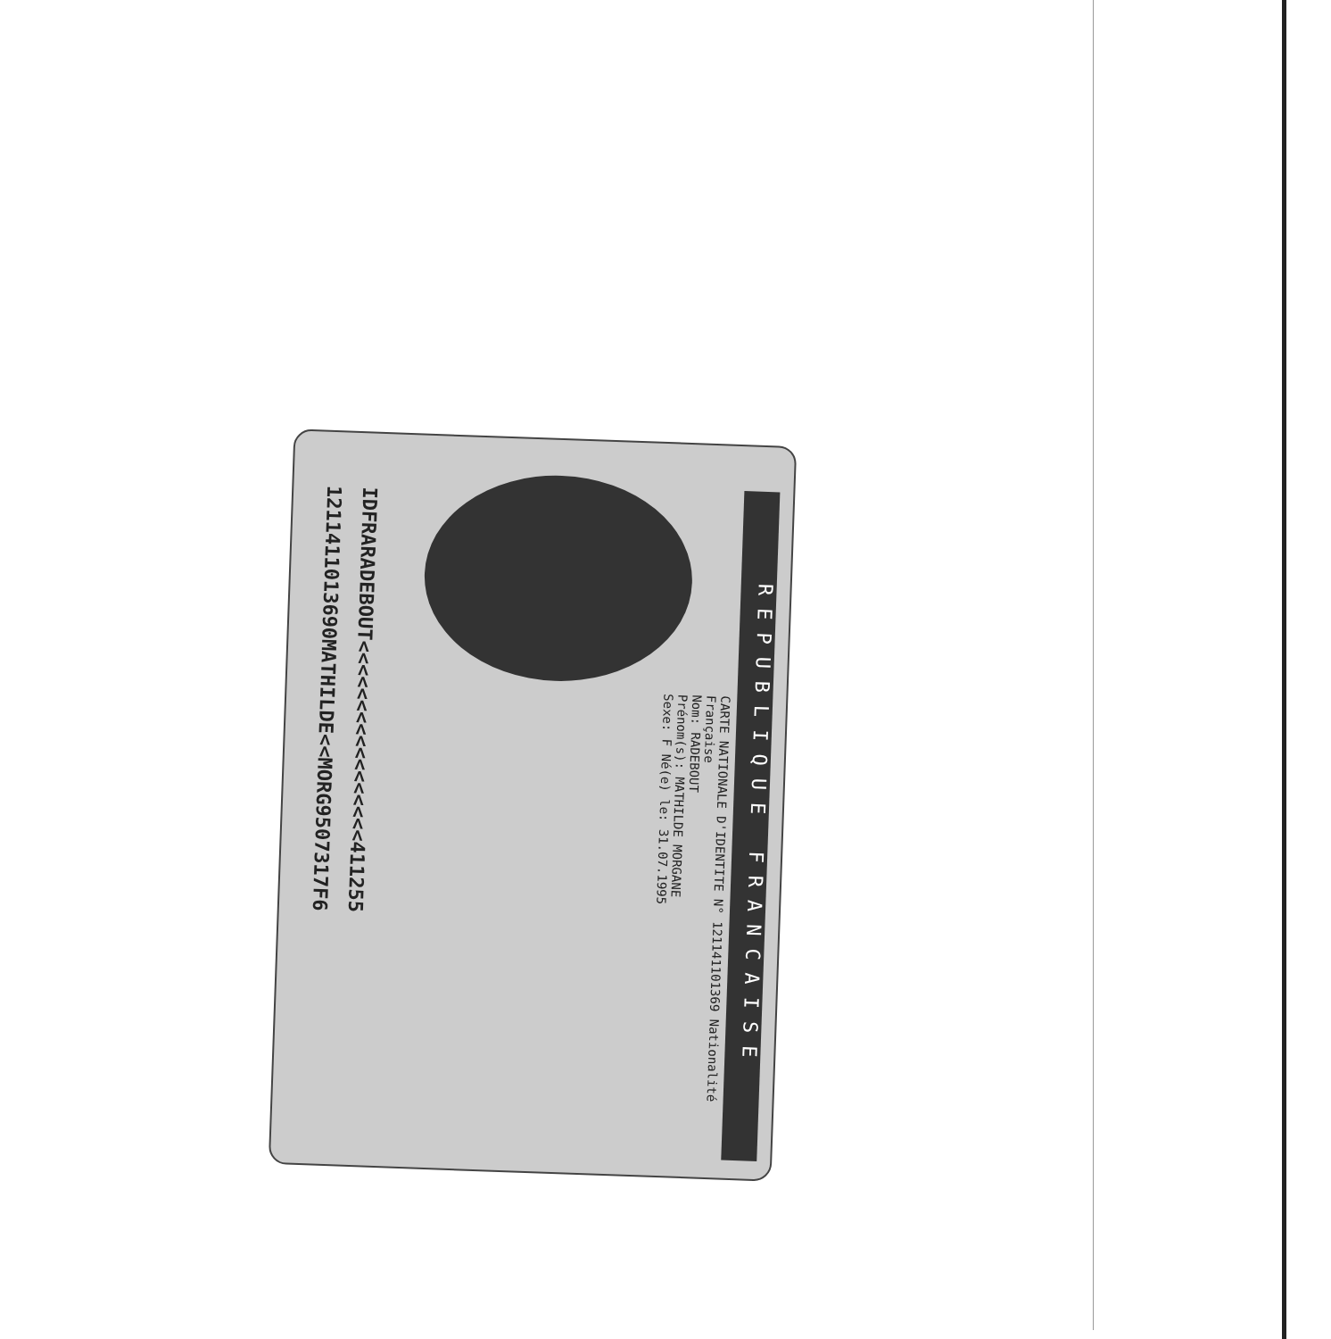REPUBLIQUE FRANCAISE
CARTE NATIONALE D'IDENTITE N° 121141101369 Nationalité Française
Nom: RADEBOUT
Prénom(s): MATHILDE MORGANE
Sexe: F Né(e) le: 31.07.1995
IDFRARADEBOUT<<<<<<<<<<<<<<<<<411255
1211411013690MATHILDE<<MORG9507317F6